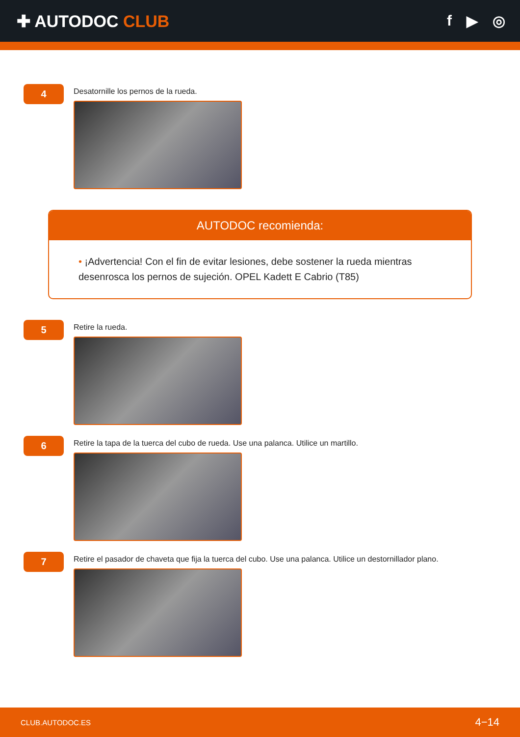✚ AUTODOC CLUB f ▶ ◎
4
Desatornille los pernos de la rueda.
AUTODOC recomienda:
• ¡Advertencia! Con el fin de evitar lesiones, debe sostener la rueda mientras desenrosca los pernos de sujeción. OPEL Kadett E Cabrio (T85)
5
Retire la rueda.
6
Retire la tapa de la tuerca del cubo de rueda. Use una palanca. Utilice un martillo.
7
Retire el pasador de chaveta que fija la tuerca del cubo. Use una palanca. Utilice un destornillador plano.
CLUB.AUTODOC.ES 4−14